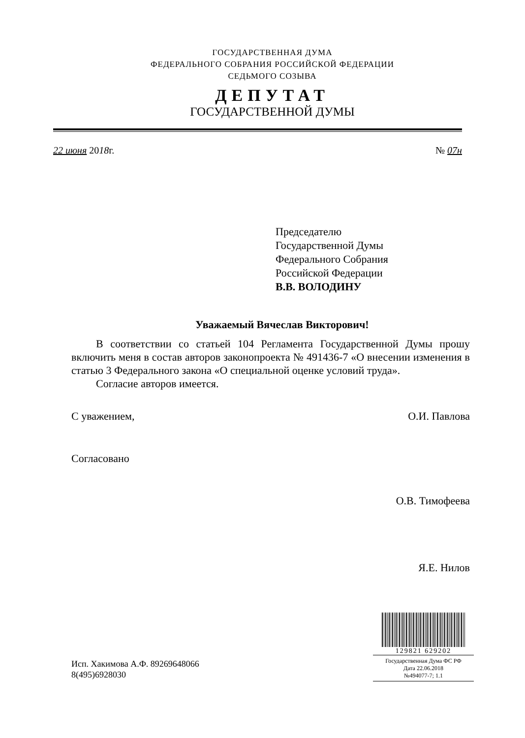ГОСУДАРСТВЕННАЯ ДУМА
ФЕДЕРАЛЬНОГО СОБРАНИЯ РОССИЙСКОЙ ФЕДЕРАЦИИ
СЕДЬМОГО СОЗЫВА
ДЕПУТАТ
ГОСУДАРСТВЕННОЙ ДУМЫ
22 июня 2018г. № 07н
Председателю
Государственной Думы
Федерального Собрания
Российской Федерации
В.В. ВОЛОДИНУ
Уважаемый Вячеслав Викторович!
В соответствии со статьей 104 Регламента Государственной Думы прошу включить меня в состав авторов законопроекта № 491436-7 «О внесении изменения в статью 3 Федерального закона «О специальной оценке условий труда».
Согласие авторов имеется.
С уважением, О.И. Павлова
Согласовано
О.В. Тимофеева
Я.Е. Нилов
129821 629202
Государственная Дума ФС РФ
Дата 22.06.2018
№494077-7; 1.1
Исп. Хакимова А.Ф. 89269648066
8(495)6928030